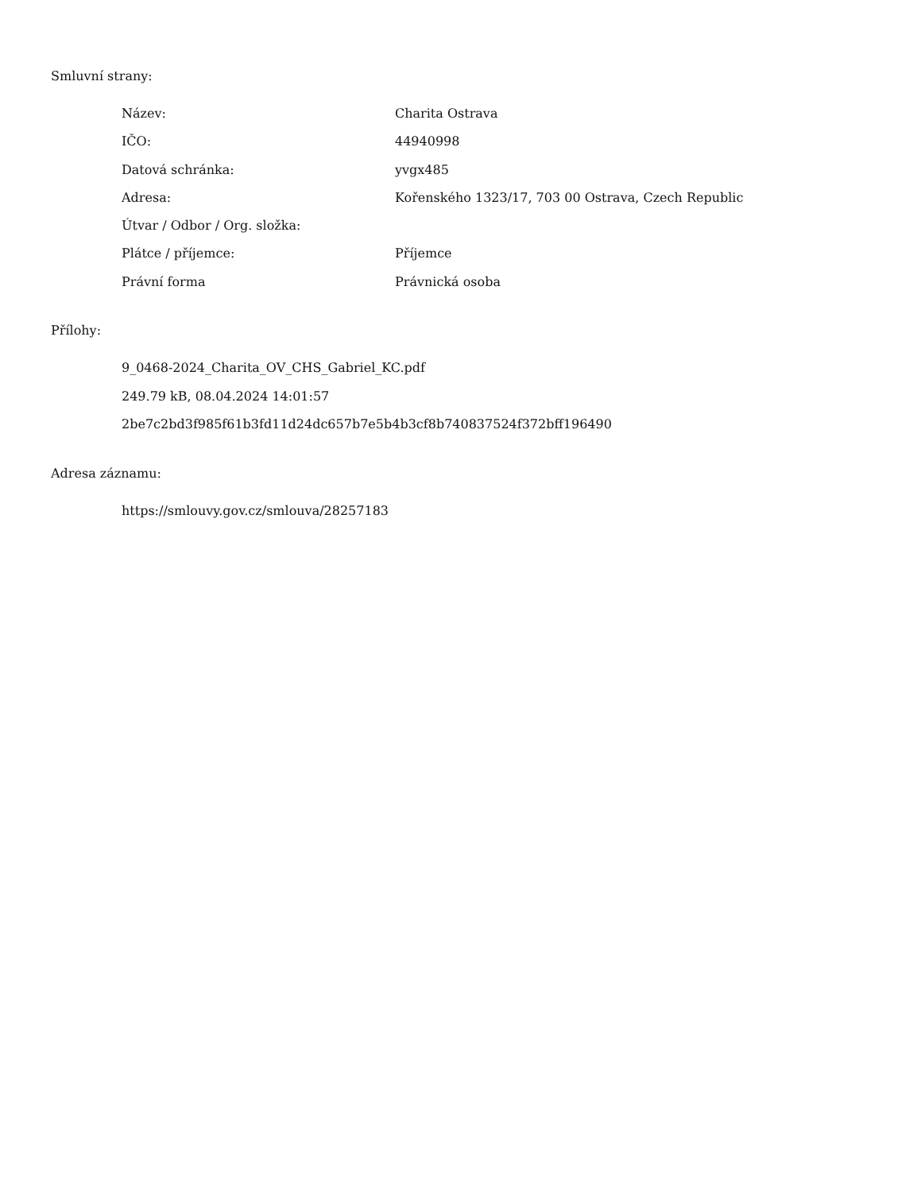Smluvní strany:
| Název: | Charita Ostrava |
| IČO: | 44940998 |
| Datová schránka: | yvgx485 |
| Adresa: | Kořenského 1323/17, 703 00 Ostrava, Czech Republic |
| Útvar / Odbor / Org. složka: | |
| Plátce / příjemce: | Příjemce |
| Právní forma | Právnická osoba |
Přílohy:
9_0468-2024_Charita_OV_CHS_Gabriel_KC.pdf
249.79 kB, 08.04.2024 14:01:57
2be7c2bd3f985f61b3fd11d24dc657b7e5b4b3cf8b740837524f372bff196490
Adresa záznamu:
https://smlouvy.gov.cz/smlouva/28257183